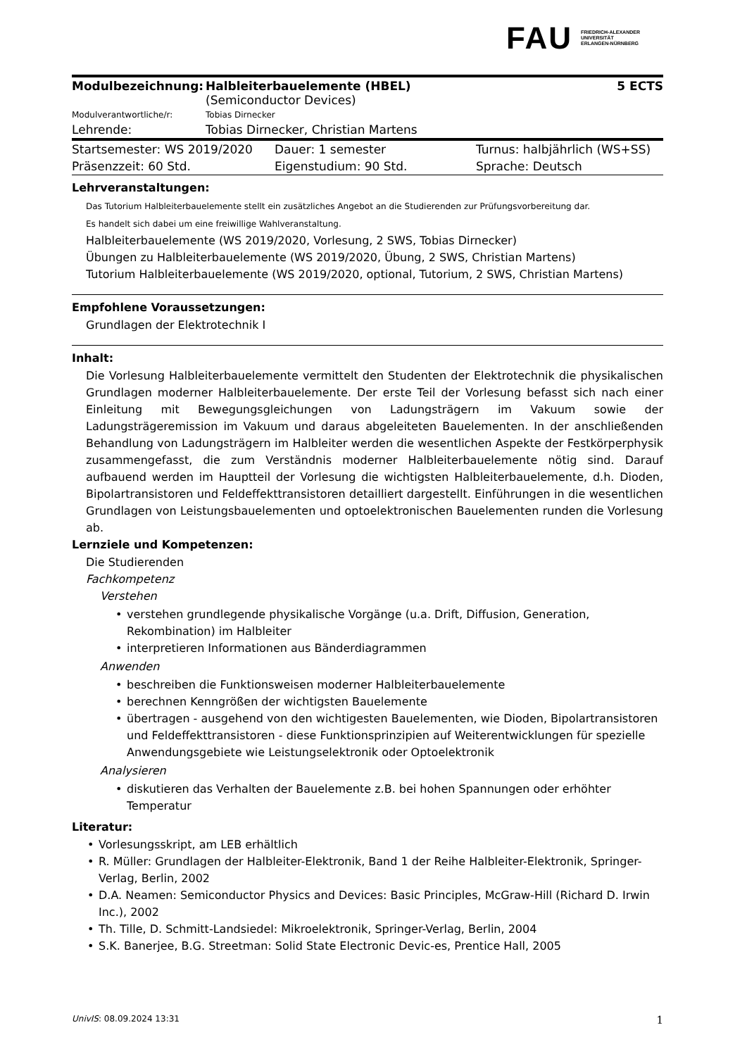FAU
FRIEDRICH-ALEXANDER
UNIVERSITÄT
ERLANGEN-NÜRNBERG
| Modulbezeichnung: | Halbleiterbauelemente (HBEL) (Semiconductor Devices) | 5 ECTS |
| Modulverantwortliche/r: | Tobias Dirnecker | |
| Lehrende: | Tobias Dirnecker, Christian Martens | |
| Startsemester: WS 2019/2020 | Dauer: 1 semester | Turnus: halbjährlich (WS+SS) |
| Präsenzzeit: 60 Std. | Eigenstudium: 90 Std. | Sprache: Deutsch |
Lehrveranstaltungen:
Das Tutorium Halbleiterbauelemente stellt ein zusätzliches Angebot an die Studierenden zur Prüfungsvorbereitung dar.
Es handelt sich dabei um eine freiwillige Wahlveranstaltung.
Halbleiterbauelemente (WS 2019/2020, Vorlesung, 2 SWS, Tobias Dirnecker)
Übungen zu Halbleiterbauelemente (WS 2019/2020, Übung, 2 SWS, Christian Martens)
Tutorium Halbleiterbauelemente (WS 2019/2020, optional, Tutorium, 2 SWS, Christian Martens)
Empfohlene Voraussetzungen:
Grundlagen der Elektrotechnik I
Inhalt:
Die Vorlesung Halbleiterbauelemente vermittelt den Studenten der Elektrotechnik die physikalischen Grundlagen moderner Halbleiterbauelemente. Der erste Teil der Vorlesung befasst sich nach einer Einleitung mit Bewegungsgleichungen von Ladungsträgern im Vakuum sowie der Ladungsträgeremission im Vakuum und daraus abgeleiteten Bauelementen. In der anschließenden Behandlung von Ladungsträgern im Halbleiter werden die wesentlichen Aspekte der Festkörperphysik zusammengefasst, die zum Verständnis moderner Halbleiterbauelemente nötig sind. Darauf aufbauend werden im Hauptteil der Vorlesung die wichtigsten Halbleiterbauelemente, d.h. Dioden, Bipolartransistoren und Feldeffekttransistoren detailliert dargestellt. Einführungen in die wesentlichen Grundlagen von Leistungsbauelementen und optoelektronischen Bauelementen runden die Vorlesung ab.
Lernziele und Kompetenzen:
Die Studierenden
Fachkompetenz
Verstehen
• verstehen grundlegende physikalische Vorgänge (u.a. Drift, Diffusion, Generation, Rekombination) im Halbleiter
• interpretieren Informationen aus Bänderdiagrammen
Anwenden
• beschreiben die Funktionsweisen moderner Halbleiterbauelemente
• berechnen Kenngrößen der wichtigsten Bauelemente
• übertragen - ausgehend von den wichtigesten Bauelementen, wie Dioden, Bipolartransistoren und Feldeffekttransistoren - diese Funktionsprinzipien auf Weiterentwicklungen für spezielle Anwendungsgebiete wie Leistungselektronik oder Optoelektronik
Analysieren
• diskutieren das Verhalten der Bauelemente z.B. bei hohen Spannungen oder erhöhter Temperatur
Literatur:
• Vorlesungsskript, am LEB erhältlich
• R. Müller: Grundlagen der Halbleiter-Elektronik, Band 1 der Reihe Halbleiter-Elektronik, Springer-Verlag, Berlin, 2002
• D.A. Neamen: Semiconductor Physics and Devices: Basic Principles, McGraw-Hill (Richard D. Irwin Inc.), 2002
• Th. Tille, D. Schmitt-Landsiedel: Mikroelektronik, Springer-Verlag, Berlin, 2004
• S.K. Banerjee, B.G. Streetman: Solid State Electronic Devic-es, Prentice Hall, 2005
UnivIS: 08.09.2024 13:31 1